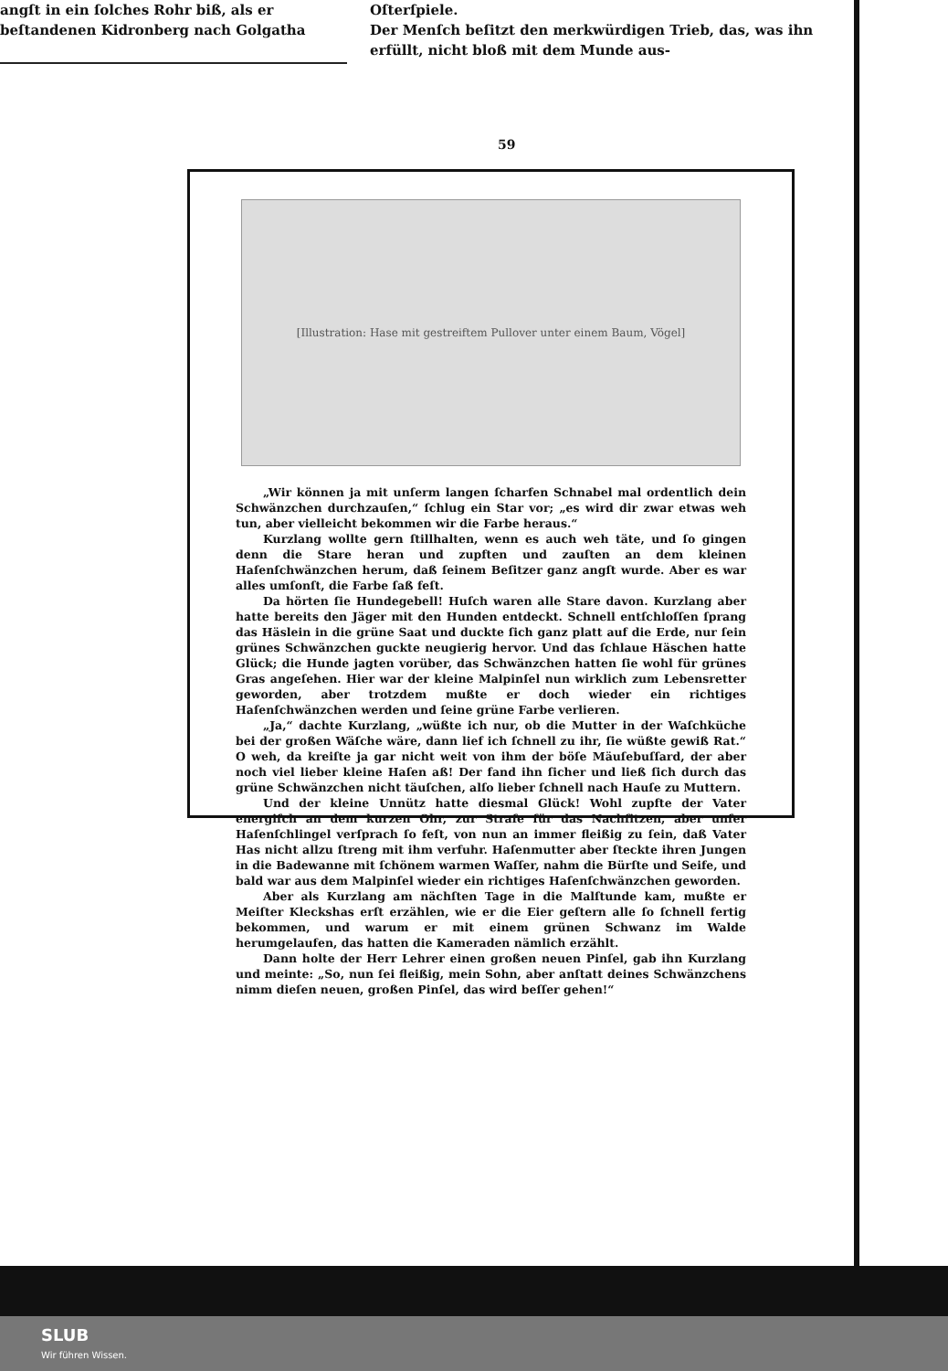angſt in ein ſolches Rohr biß, als er
beſtandenen Kidronberg nach Golgatha
Oſterſpiele.
Der Menſch beſitzt den merkwürdigen Trieb, das, was ihn erfüllt, nicht bloß mit dem Munde aus-
59
[Illustration: Hase mit gestreiftem Pullover unter einem Baum, Vögel]
„Wir können ja mit unſerm langen ſcharfen Schnabel mal ordentlich dein Schwänzchen durchzauſen,“ ſchlug ein Star vor; „es wird dir zwar etwas weh tun, aber vielleicht bekommen wir die Farbe heraus.“
Kurzlang wollte gern ſtillhalten, wenn es auch weh täte, und ſo gingen denn die Stare heran und zupften und zauſten an dem kleinen Haſenſchwänzchen herum, daß ſeinem Beſitzer ganz angſt wurde. Aber es war alles umſonſt, die Farbe ſaß feſt.
Da hörten ſie Hundegebell! Huſch waren alle Stare davon. Kurzlang aber hatte bereits den Jäger mit den Hunden entdeckt. Schnell entſchloſſen ſprang das Häslein in die grüne Saat und duckte ſich ganz platt auf die Erde, nur ſein grünes Schwänzchen guckte neugierig hervor. Und das ſchlaue Häschen hatte Glück; die Hunde jagten vorüber, das Schwänzchen hatten ſie wohl für grünes Gras angeſehen. Hier war der kleine Malpinſel nun wirklich zum Lebensretter geworden, aber trotzdem mußte er doch wieder ein richtiges Haſenſchwänzchen werden und ſeine grüne Farbe verlieren.
„Ja,“ dachte Kurzlang, „wüßte ich nur, ob die Mutter in der Waſchküche bei der großen Wäſche wäre, dann lief ich ſchnell zu ihr, ſie wüßte gewiß Rat.“ O weh, da kreiſte ja gar nicht weit von ihm der böſe Mäuſebuſſard, der aber noch viel lieber kleine Haſen aß! Der fand ihn ſicher und ließ ſich durch das grüne Schwänzchen nicht täuſchen, alſo lieber ſchnell nach Hauſe zu Muttern.
Und der kleine Unnütz hatte diesmal Glück! Wohl zupfte der Vater energiſch an dem kurzen Ohr, zur Strafe für das Nachſitzen, aber unſer Haſenſchlingel verſprach ſo feſt, von nun an immer fleißig zu ſein, daß Vater Has nicht allzu ſtreng mit ihm verfuhr. Haſenmutter aber ſteckte ihren Jungen in die Badewanne mit ſchönem warmen Waſſer, nahm die Bürſte und Seife, und bald war aus dem Malpinſel wieder ein richtiges Haſenſchwänzchen geworden.
Aber als Kurzlang am nächſten Tage in die Malſtunde kam, mußte er Meiſter Kleckshas erſt erzählen, wie er die Eier geſtern alle ſo ſchnell fertig bekommen, und warum er mit einem grünen Schwanz im Walde herumgelaufen, das hatten die Kameraden nämlich erzählt.
Dann holte der Herr Lehrer einen großen neuen Pinſel, gab ihn Kurzlang und meinte: „So, nun ſei fleißig, mein Sohn, aber anſtatt deines Schwänzchens nimm dieſen neuen, großen Pinſel, das wird beſſer gehen!“
SLUB
Wir führen Wissen.